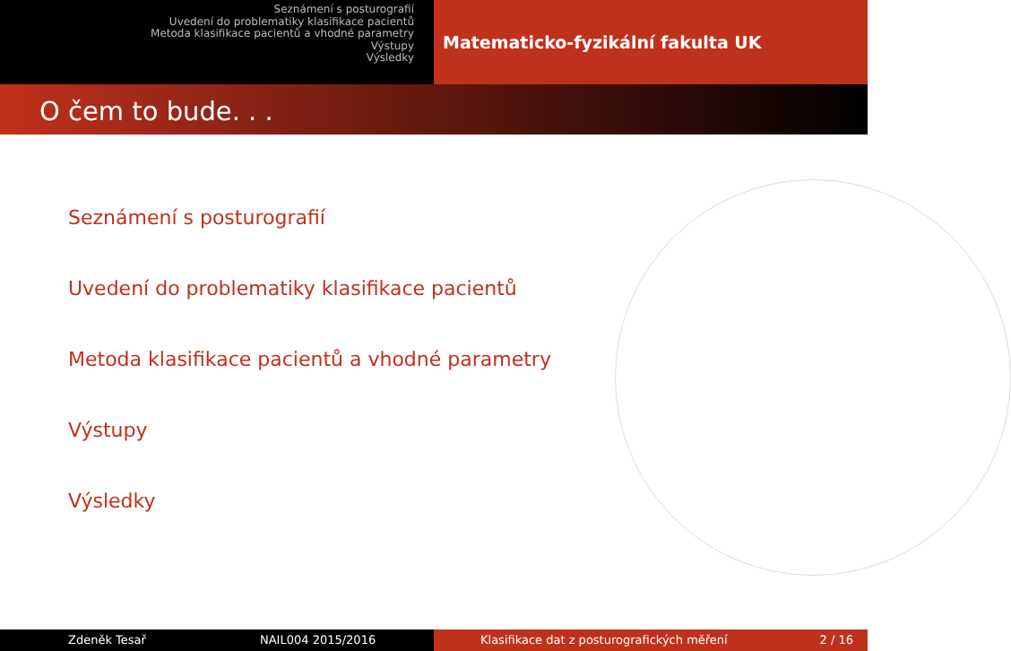Seznámení s posturografií
Uvedení do problematiky klasifikace pacientů
Metoda klasifikace pacientů a vhodné parametry
Výstupy
Výsledky
Matematicko-fyzikální fakulta UK
O čem to bude. . .
Seznámení s posturografií
Uvedení do problematiky klasifikace pacientů
Metoda klasifikace pacientů a vhodné parametry
Výstupy
Výsledky
Zdeněk Tesař NAIL004 2015/2016 Klasifikace dat z posturografických měření 2 / 16